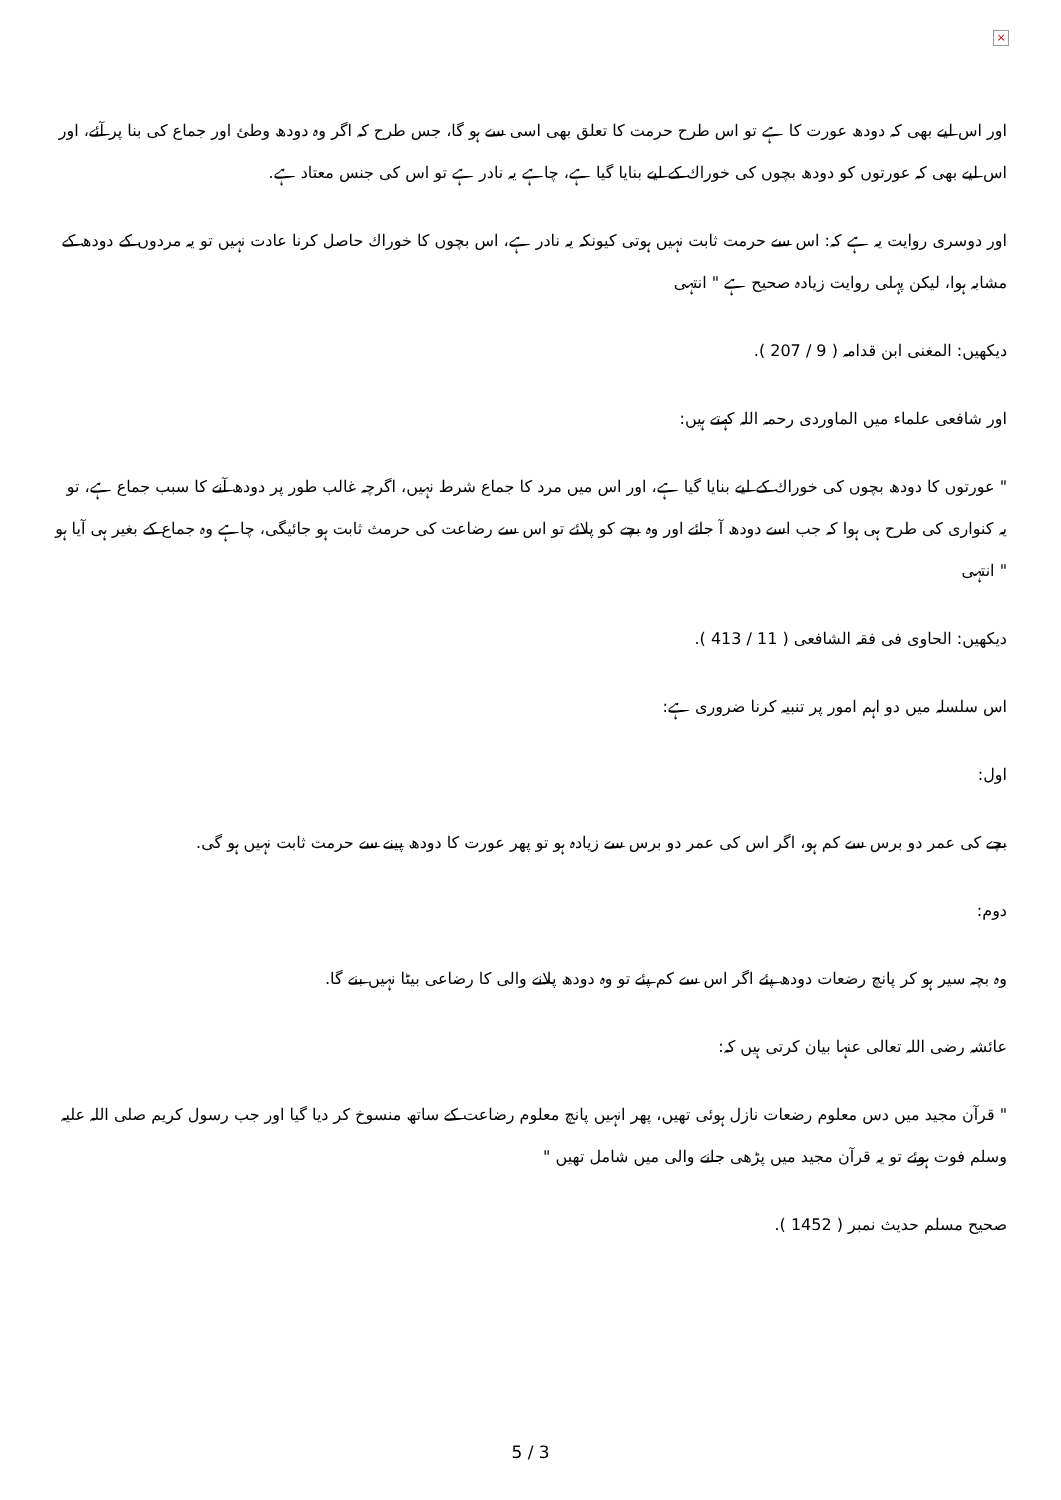×
اور اس لیے بھی کہ دودھ عورت کا ہے تو اس طرح حرمت کا تعلق بھی اسی سے ہو گا، جس طرح کہ اگر وہ دودھ وطئ اور جماع کی بنا پر آئے، اور اس لیے بھی کہ عورتوں کو دودھ بچوں کی خوراك کے لیے بنایا گیا ہے، چاہے یہ نادر ہے تو اس کی جنس معتاد ہے.
اور دوسری روایت یہ ہے کہ: اس سے حرمت ثابت نہیں ہوتی کیونکہ یہ نادر ہے، اس بچوں کا خوراك حاصل کرنا عادت نہیں تو یہ مردوں کے دودھ کے مشابہ ہوا، لیکن پہلی روایت زیادہ صحیح ہے " انتہی
دیکھیں: المغنی ابن قدامہ ( 9 / 207 ).
اور شافعی علماء میں الماوردی رحمہ اللہ کہتے ہیں:
" عورتوں کا دودھ بچوں کی خوراك کے لیے بنایا گیا ہے، اور اس میں مرد کا جماع شرط نہیں، اگرچہ غالب طور پر دودھ آنے کا سبب جماع ہے، تو یہ کنواری کی طرح ہی ہوا کہ جب اسے دودھ آ جائے اور وہ بچے کو پلائے تو اس سے رضاعت کی حرمث ثابت ہو جائیگی، چاہے وہ جماع کے بغیر ہی آیا ہو " انتہی
دیکھیں: الحاوی فی فقہ الشافعی ( 11 / 413 ).
اس سلسلہ میں دو اہم امور پر تنبیہ کرنا ضروری ہے:
اول:
بچے کی عمر دو برس سے کم ہو، اگر اس کی عمر دو برس سے زیادہ ہو تو پھر عورت کا دودھ پینے سے حرمت ثابت نہیں ہو گی.
دوم:
وہ بچہ سیر ہو کر پانچ رضعات دودھ پئے اگر اس سے کم پئے تو وہ دودھ پلانے والی کا رضاعی بیٹا نہیں بنے گا.
عائشہ رضی اللہ تعالی عنہا بیان کرتی ہیں کہ:
" قرآن مجید میں دس معلوم رضعات نازل ہوئی تھیں، پھر انہیں پانچ معلوم رضاعت کے ساتھ منسوخ کر دیا گیا اور جب رسول کریم صلی اللہ علیہ وسلم فوت ہوئے تو یہ قرآن مجید میں پڑھی جانے والی میں شامل تھیں "
صحیح مسلم حدیث نمبر ( 1452 ).
5 / 3